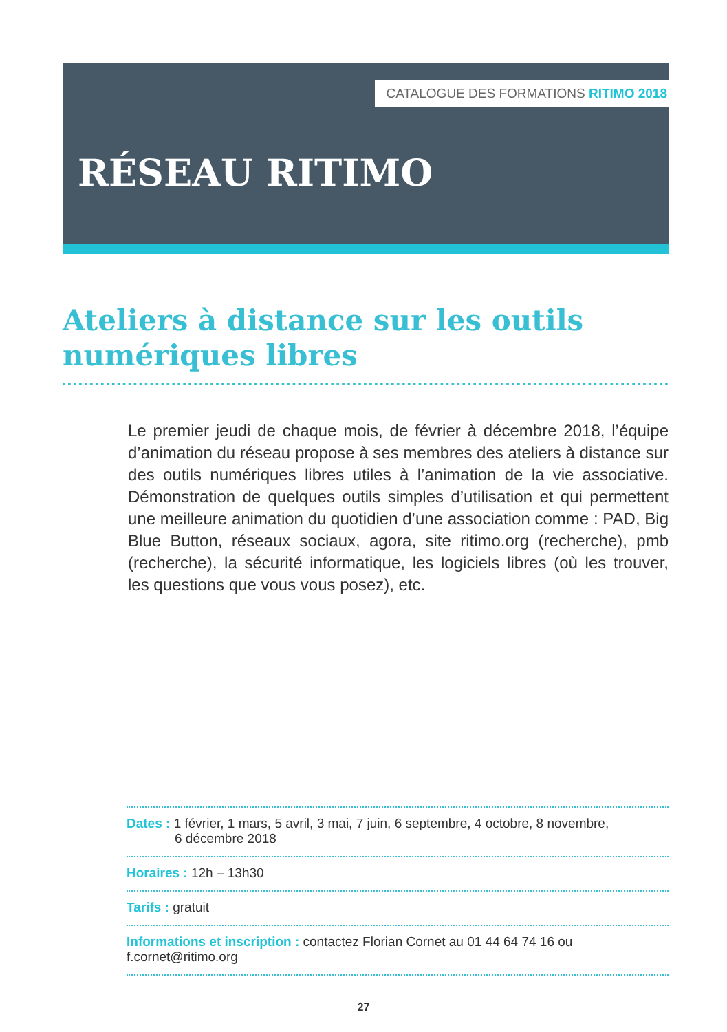CATALOGUE DES FORMATIONS RITIMO 2018
RÉSEAU RITIMO
Ateliers à distance sur les outils numériques libres
Le premier jeudi de chaque mois, de février à décembre 2018, l’équipe d’animation du réseau propose à ses membres des ateliers à distance sur des outils numériques libres utiles à l’animation de la vie associative. Démonstration de quelques outils simples d’utilisation et qui permettent une meilleure animation du quotidien d’une association comme : PAD, Big Blue Button, réseaux sociaux, agora, site ritimo.org (recherche), pmb (recherche), la sécurité informatique, les logiciels libres (où les trouver, les questions que vous vous posez), etc.
Dates : 1 février, 1 mars, 5 avril, 3 mai, 7 juin, 6 septembre, 4 octobre, 8 novembre,
6 décembre 2018
Horaires : 12h – 13h30
Tarifs : gratuit
Informations et inscription : contactez Florian Cornet au 01 44 64 74 16 ou f.cornet@ritimo.org
27